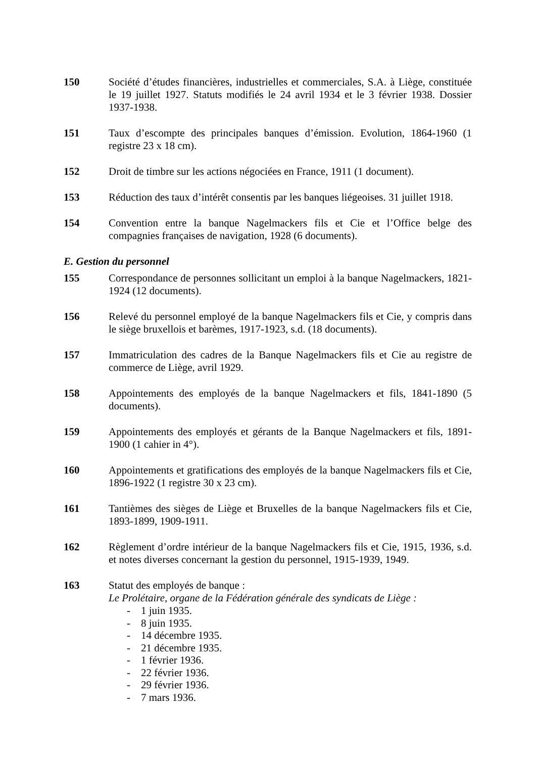150 Société d’études financières, industrielles et commerciales, S.A. à Liège, constituée le 19 juillet 1927. Statuts modifiés le 24 avril 1934 et le 3 février 1938. Dossier 1937-1938.
151 Taux d’escompte des principales banques d’émission. Evolution, 1864-1960 (1 registre 23 x 18 cm).
152 Droit de timbre sur les actions négociées en France, 1911 (1 document).
153 Réduction des taux d’intérêt consentis par les banques liégeoises. 31 juillet 1918.
154 Convention entre la banque Nagelmackers fils et Cie et l’Office belge des compagnies françaises de navigation, 1928 (6 documents).
E. Gestion du personnel
155 Correspondance de personnes sollicitant un emploi à la banque Nagelmackers, 1821-1924 (12 documents).
156 Relevé du personnel employé de la banque Nagelmackers fils et Cie, y compris dans le siège bruxellois et barèmes, 1917-1923, s.d. (18 documents).
157 Immatriculation des cadres de la Banque Nagelmackers fils et Cie au registre de commerce de Liège, avril 1929.
158 Appointements des employés de la banque Nagelmackers et fils, 1841-1890 (5 documents).
159 Appointements des employés et gérants de la Banque Nagelmackers et fils, 1891-1900 (1 cahier in 4°).
160 Appointements et gratifications des employés de la banque Nagelmackers fils et Cie, 1896-1922 (1 registre 30 x 23 cm).
161 Tantièmes des sièges de Liège et Bruxelles de la banque Nagelmackers fils et Cie, 1893-1899, 1909-1911.
162 Règlement d’ordre intérieur de la banque Nagelmackers fils et Cie, 1915, 1936, s.d. et notes diverses concernant la gestion du personnel, 1915-1939, 1949.
163 Statut des employés de banque :
Le Prolétaire, organe de la Fédération générale des syndicats de Liège :
- 1 juin 1935.
- 8 juin 1935.
- 14 décembre 1935.
- 21 décembre 1935.
- 1 février 1936.
- 22 février 1936.
- 29 février 1936.
- 7 mars 1936.